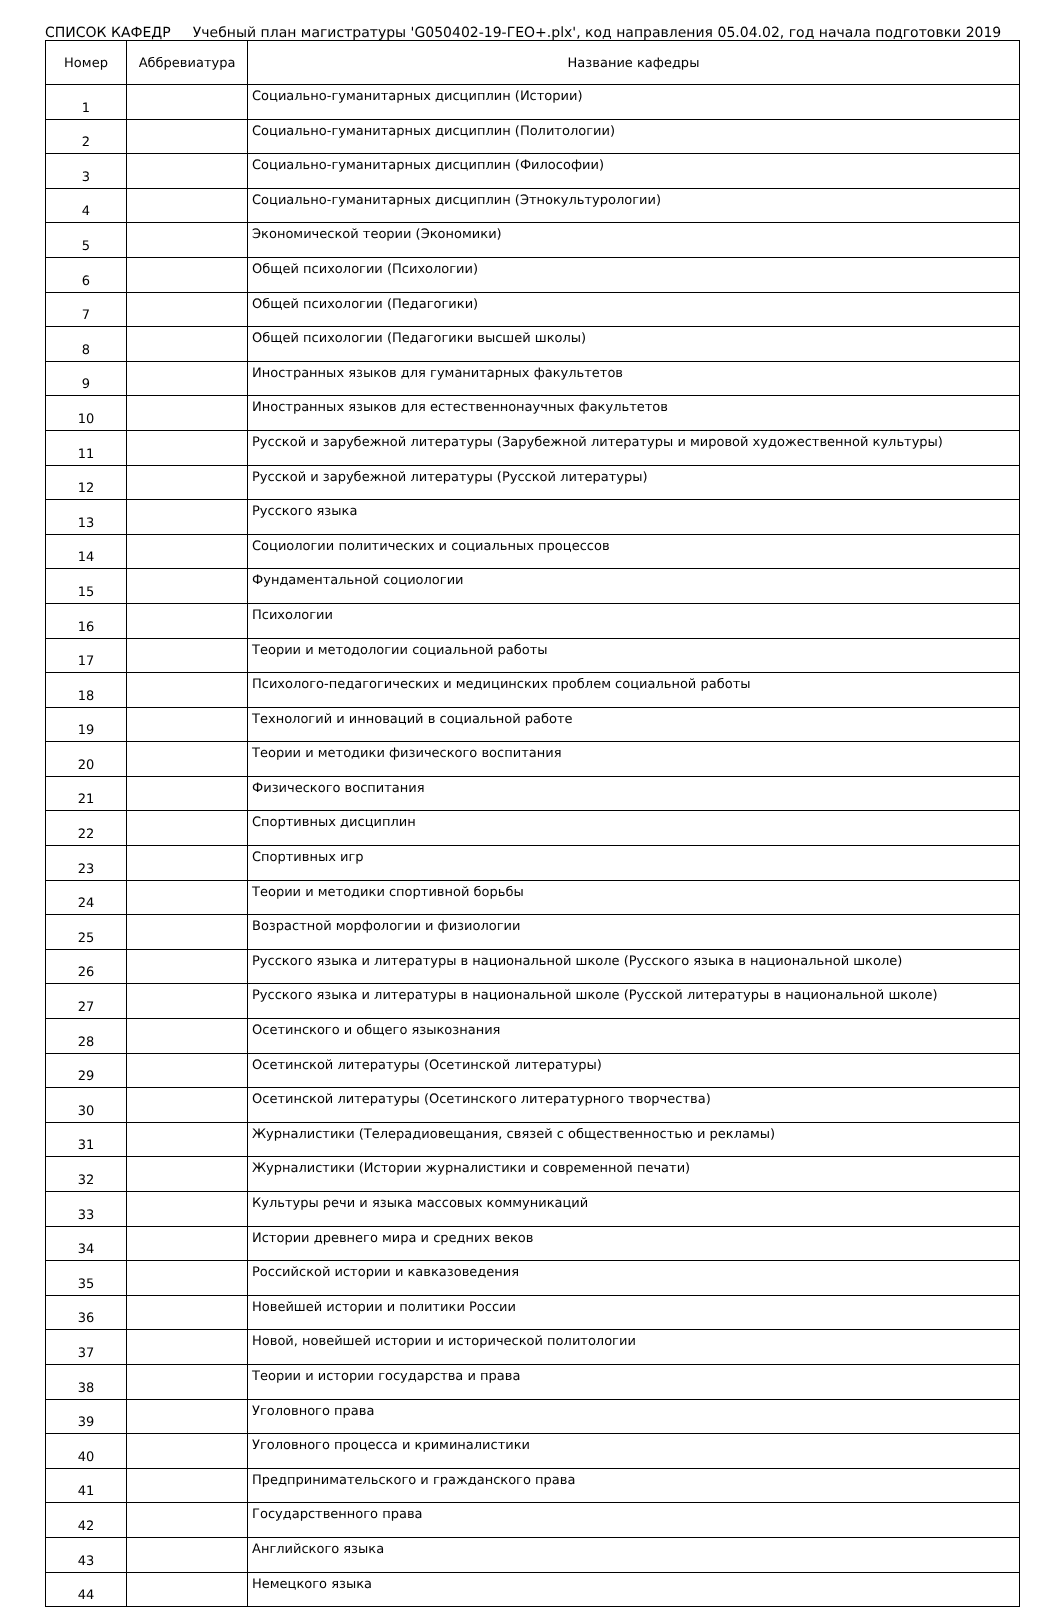СПИСОК КАФЕДР Учебный план магистратуры 'G050402-19-ГЕО+.plx', код направления 05.04.02, год начала подготовки 2019
| Номер | Аббревиатура | Название кафедры |
| --- | --- | --- |
| 1 | | Социально-гуманитарных дисциплин (Истории) |
| 2 | | Социально-гуманитарных дисциплин (Политологии) |
| 3 | | Социально-гуманитарных дисциплин (Философии) |
| 4 | | Социально-гуманитарных дисциплин (Этнокультурологии) |
| 5 | | Экономической теории (Экономики) |
| 6 | | Общей психологии (Психологии) |
| 7 | | Общей психологии (Педагогики) |
| 8 | | Общей психологии (Педагогики высшей школы) |
| 9 | | Иностранных языков для гуманитарных факультетов |
| 10 | | Иностранных языков для естественнонаучных факультетов |
| 11 | | Русской и зарубежной литературы (Зарубежной литературы и мировой художественной культуры) |
| 12 | | Русской и зарубежной литературы (Русской литературы) |
| 13 | | Русского языка |
| 14 | | Социологии политических и социальных процессов |
| 15 | | Фундаментальной социологии |
| 16 | | Психологии |
| 17 | | Теории и методологии социальной работы |
| 18 | | Психолого-педагогических и медицинских проблем социальной работы |
| 19 | | Технологий и инноваций в социальной работе |
| 20 | | Теории и методики физического воспитания |
| 21 | | Физического воспитания |
| 22 | | Спортивных дисциплин |
| 23 | | Спортивных игр |
| 24 | | Теории и методики спортивной борьбы |
| 25 | | Возрастной морфологии и физиологии |
| 26 | | Русского языка и литературы в национальной школе (Русского языка в национальной школе) |
| 27 | | Русского языка и литературы в национальной школе (Русской литературы в национальной школе) |
| 28 | | Осетинского и общего языкознания |
| 29 | | Осетинской литературы (Осетинской литературы) |
| 30 | | Осетинской литературы (Осетинского литературного творчества) |
| 31 | | Журналистики (Телерадиовещания, связей с общественностью и рекламы) |
| 32 | | Журналистики (Истории журналистики и современной печати) |
| 33 | | Культуры речи и языка массовых коммуникаций |
| 34 | | Истории древнего мира и средних веков |
| 35 | | Российской истории и кавказоведения |
| 36 | | Новейшей истории и политики России |
| 37 | | Новой, новейшей истории и исторической политологии |
| 38 | | Теории и истории государства и права |
| 39 | | Уголовного права |
| 40 | | Уголовного процесса и криминалистики |
| 41 | | Предпринимательского и гражданского права |
| 42 | | Государственного права |
| 43 | | Английского языка |
| 44 | | Немецкого языка |